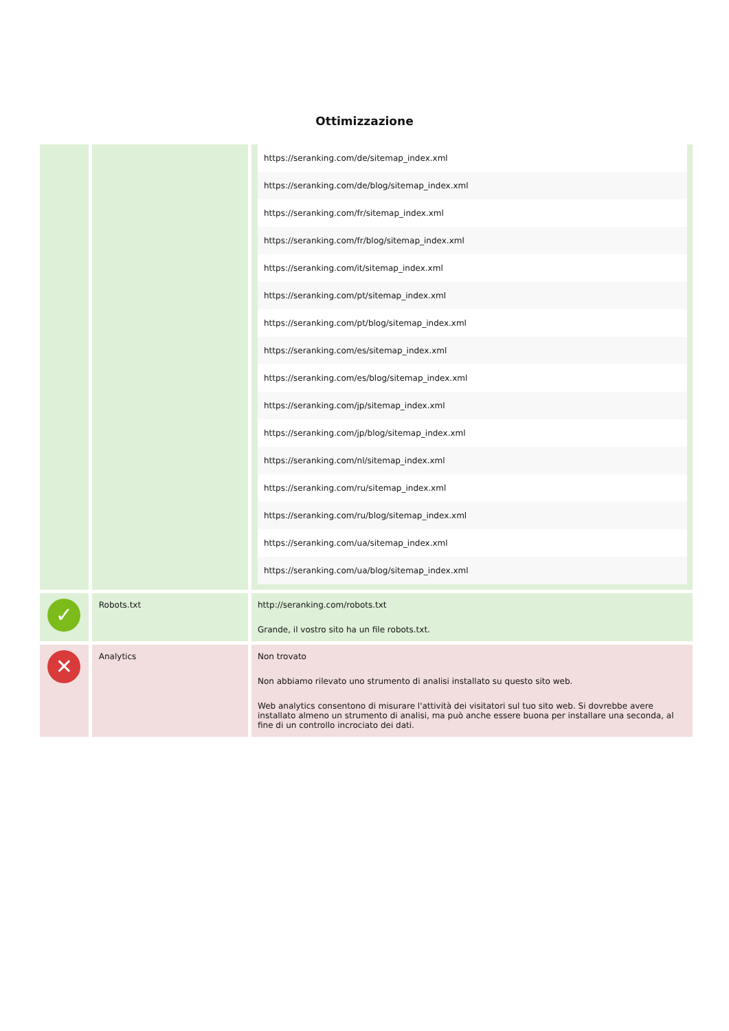Ottimizzazione
| | | / https://seranking.com/de/sitemap_index.xml / / https://seranking.com/de/blog/sitemap_index.xml / / https://seranking.com/fr/sitemap_index.xml / / https://seranking.com/fr/blog/sitemap_index.xml / / https://seranking.com/it/sitemap_index.xml / / https://seranking.com/pt/sitemap_index.xml / / https://seranking.com/pt/blog/sitemap_index.xml / / https://seranking.com/es/sitemap_index.xml / / https://seranking.com/es/blog/sitemap_index.xml / / https://seranking.com/jp/sitemap_index.xml / / https://seranking.com/jp/blog/sitemap_index.xml / / https://seranking.com/nl/sitemap_index.xml / / https://seranking.com/ru/sitemap_index.xml / / https://seranking.com/ru/blog/sitemap_index.xml / / https://seranking.com/ua/sitemap_index.xml / / https://seranking.com/ua/blog/sitemap_index.xml / |
| ✓ | Robots.txt | http://seranking.com/robots.txt Grande, il vostro sito ha un file robots.txt. |
| ✕ | Analytics | Non trovato Non abbiamo rilevato uno strumento di analisi installato su questo sito web. Web analytics consentono di misurare l'attività dei visitatori sul tuo sito web. Si dovrebbe avere installato almeno un strumento di analisi, ma può anche essere buona per installare una seconda, al fine di un controllo incrociato dei dati. |